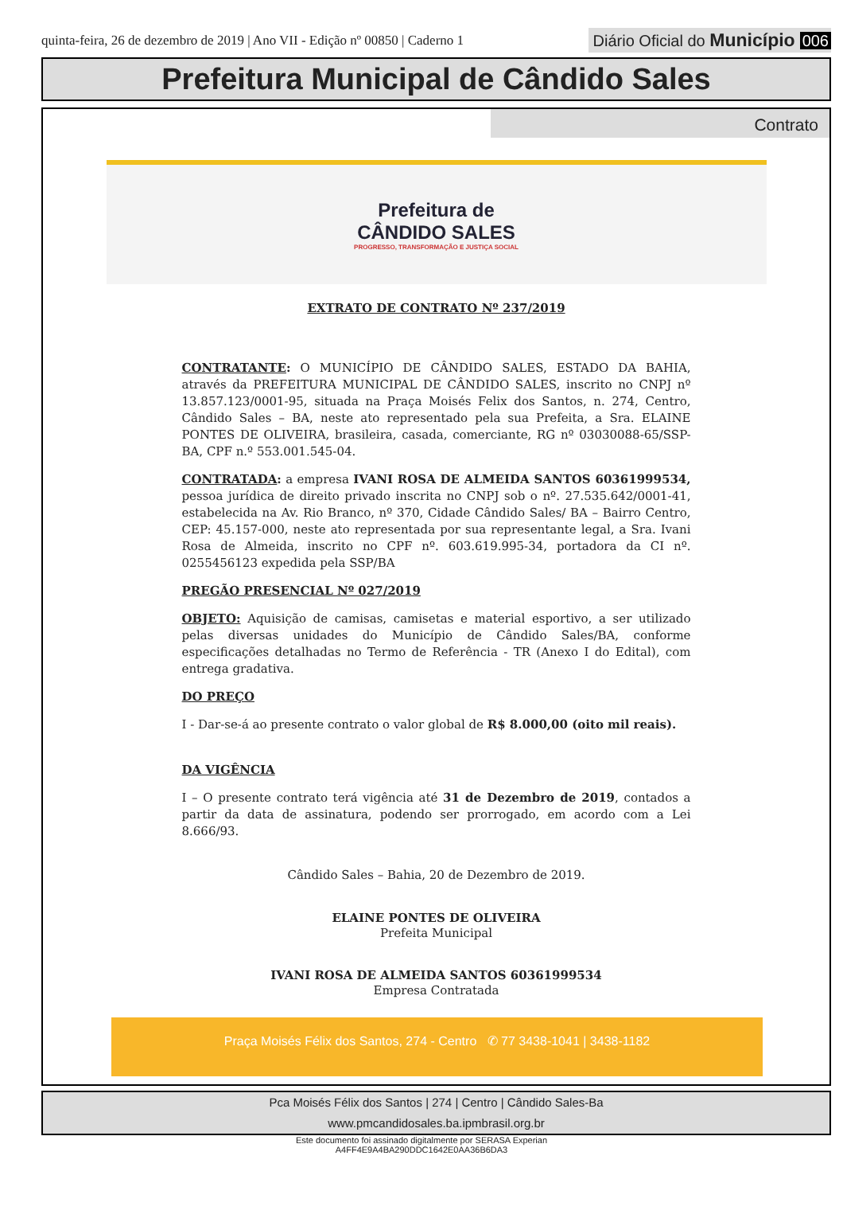quinta-feira, 26 de dezembro de 2019 | Ano VII - Edição nº 00850 | Caderno 1
Diário Oficial do Município 006
Prefeitura Municipal de Cândido Sales
Contrato
Prefeitura de
CÂNDIDO SALES
PROGRESSO, TRANSFORMAÇÃO E JUSTIÇA SOCIAL
EXTRATO DE CONTRATO Nº 237/2019
CONTRATANTE: O MUNICÍPIO DE CÂNDIDO SALES, ESTADO DA BAHIA, através da PREFEITURA MUNICIPAL DE CÂNDIDO SALES, inscrito no CNPJ nº 13.857.123/0001-95, situada na Praça Moisés Felix dos Santos, n. 274, Centro, Cândido Sales – BA, neste ato representado pela sua Prefeita, a Sra. ELAINE PONTES DE OLIVEIRA, brasileira, casada, comerciante, RG nº 03030088-65/SSP-BA, CPF n.º 553.001.545-04.
CONTRATADA: a empresa IVANI ROSA DE ALMEIDA SANTOS 60361999534, pessoa jurídica de direito privado inscrita no CNPJ sob o nº. 27.535.642/0001-41, estabelecida na Av. Rio Branco, nº 370, Cidade Cândido Sales/ BA – Bairro Centro, CEP: 45.157-000, neste ato representada por sua representante legal, a Sra. Ivani Rosa de Almeida, inscrito no CPF nº. 603.619.995-34, portadora da CI nº. 0255456123 expedida pela SSP/BA
PREGÃO PRESENCIAL Nº 027/2019
OBJETO: Aquisição de camisas, camisetas e material esportivo, a ser utilizado pelas diversas unidades do Município de Cândido Sales/BA, conforme especificações detalhadas no Termo de Referência - TR (Anexo I do Edital), com entrega gradativa.
DO PREÇO
I - Dar-se-á ao presente contrato o valor global de R$ 8.000,00 (oito mil reais).
DA VIGÊNCIA
I – O presente contrato terá vigência até 31 de Dezembro de 2019, contados a partir da data de assinatura, podendo ser prorrogado, em acordo com a Lei 8.666/93.
Cândido Sales – Bahia, 20 de Dezembro de 2019.
ELAINE PONTES DE OLIVEIRA
Prefeita Municipal
IVANI ROSA DE ALMEIDA SANTOS 60361999534
Empresa Contratada
Praça Moisés Félix dos Santos, 274 - Centro ✆ 77 3438-1041 | 3438-1182
Pca Moisés Félix dos Santos | 274 | Centro | Cândido Sales-Ba
www.pmcandidosales.ba.ipmbrasil.org.br
Este documento foi assinado digitalmente por SERASA Experian
A4FF4E9A4BA290DDC1642E0AA36B6DA3